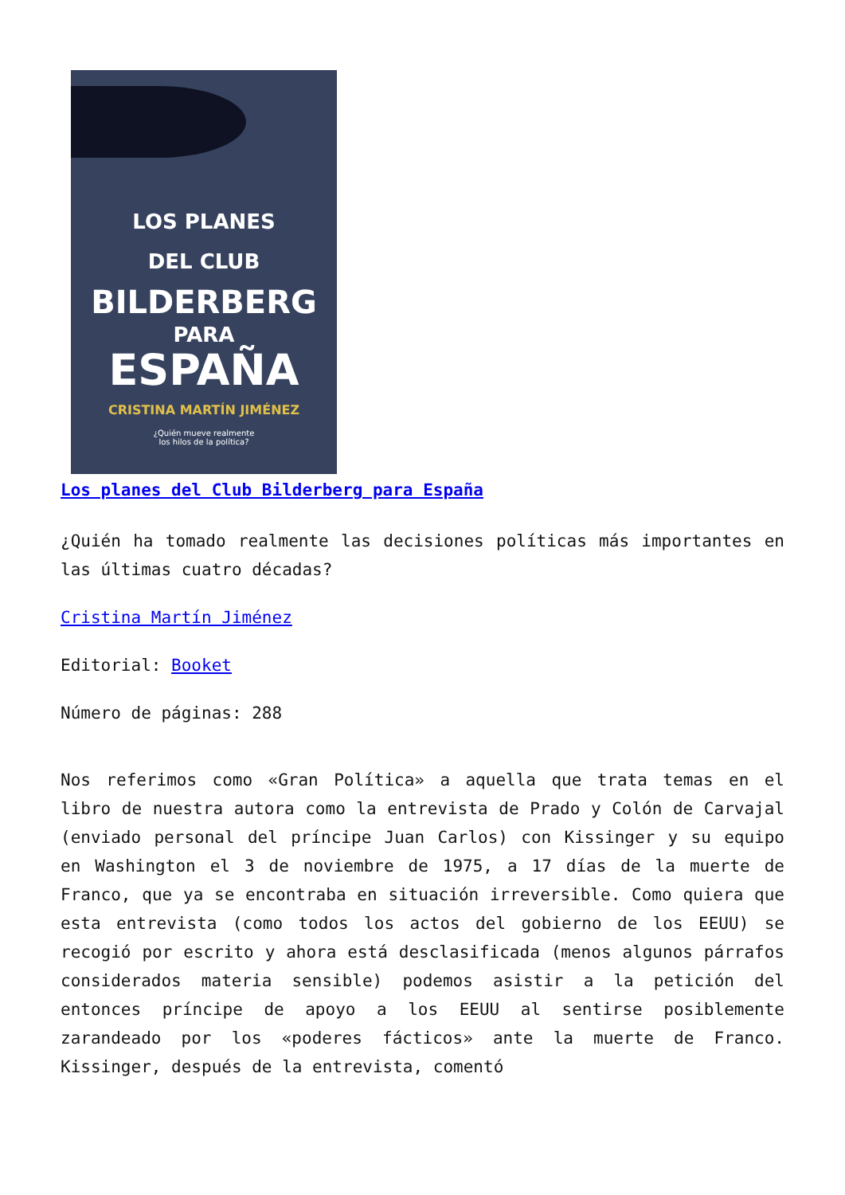LOS PLANES
DEL CLUB
BILDERBERG
PARA
ESPAÑA
CRISTINA MARTÍN JIMÉNEZ
¿Quién mueve realmente
los hilos de la política?
Los planes del Club Bilderberg para España
¿Quién ha tomado realmente las decisiones políticas más importantes en las últimas cuatro décadas?
Cristina Martín Jiménez
Editorial: Booket
Número de páginas: 288
Nos referimos como «Gran Política» a aquella que trata temas en el libro de nuestra autora como la entrevista de Prado y Colón de Carvajal (enviado personal del príncipe Juan Carlos) con Kissinger y su equipo en Washington el 3 de noviembre de 1975, a 17 días de la muerte de Franco, que ya se encontraba en situación irreversible. Como quiera que esta entrevista (como todos los actos del gobierno de los EEUU) se recogió por escrito y ahora está desclasificada (menos algunos párrafos considerados materia sensible) podemos asistir a la petición del entonces príncipe de apoyo a los EEUU al sentirse posiblemente zarandeado por los «poderes fácticos» ante la muerte de Franco. Kissinger, después de la entrevista, comentó